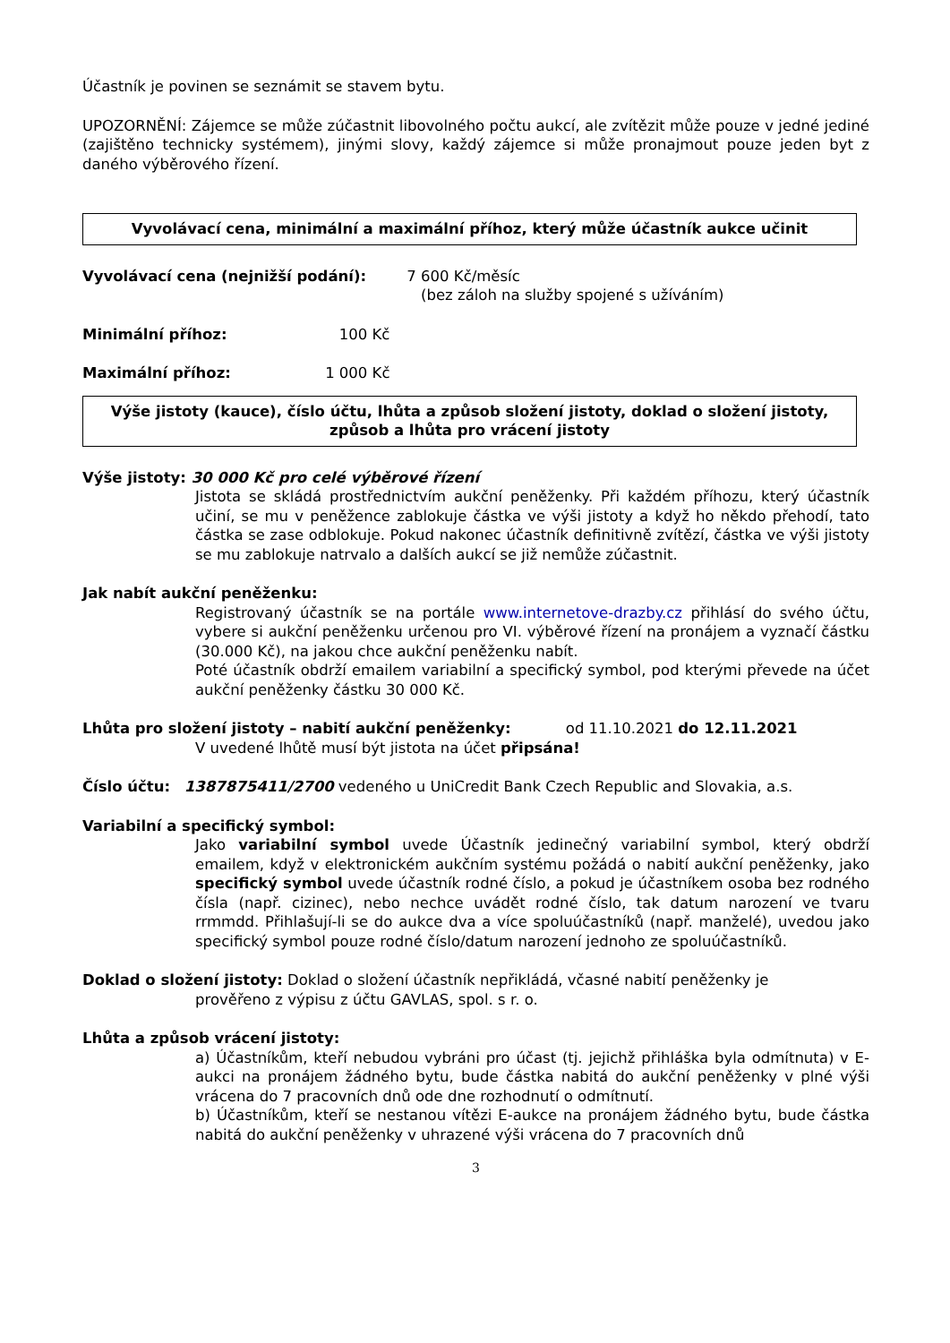Účastník je povinen se seznámit se stavem bytu.
UPOZORNĚNÍ: Zájemce se může zúčastnit libovolného počtu aukcí, ale zvítězit může pouze v jedné jediné (zajištěno technicky systémem), jinými slovy, každý zájemce si může pronajmout pouze jeden byt z daného výběrového řízení.
Vyvolávací cena, minimální a maximální příhoz, který může účastník aukce učinit
Vyvolávací cena (nejnižší podání): 7 600 Kč/měsíc
(bez záloh na služby spojené s užíváním)
Minimální příhoz: 100 Kč
Maximální příhoz: 1 000 Kč
Výše jistoty (kauce), číslo účtu, lhůta a způsob složení jistoty, doklad o složení jistoty, způsob a lhůta pro vrácení jistoty
Výše jistoty: 30 000 Kč pro celé výběrové řízení
Jistota se skládá prostřednictvím aukční peněženky. Při každém příhozu, který účastník učiní, se mu v peněžence zablokuje částka ve výši jistoty a když ho někdo přehodí, tato částka se zase odblokuje. Pokud nakonec účastník definitivně zvítězí, částka ve výši jistoty se mu zablokuje natrvalo a dalších aukcí se již nemůže zúčastnit.
Jak nabít aukční peněženku:
Registrovaný účastník se na portále www.internetove-drazby.cz přihlásí do svého účtu, vybere si aukční peněženku určenou pro VI. výběrové řízení na pronájem a vyznačí částku (30.000 Kč), na jakou chce aukční peněženku nabít.
Poté účastník obdrží emailem variabilní a specifický symbol, pod kterými převede na účet aukční peněženky částku 30 000 Kč.
Lhůta pro složení jistoty – nabití aukční peněženky: od 11.10.2021 do 12.11.2021
V uvedené lhůtě musí být jistota na účet připsána!
Číslo účtu: 1387875411/2700 vedeného u UniCredit Bank Czech Republic and Slovakia, a.s.
Variabilní a specifický symbol:
Jako variabilní symbol uvede Účastník jedinečný variabilní symbol, který obdrží emailem, když v elektronickém aukčním systému požádá o nabití aukční peněženky, jako specifický symbol uvede účastník rodné číslo, a pokud je účastníkem osoba bez rodného čísla (např. cizinec), nebo nechce uvádět rodné číslo, tak datum narození ve tvaru rrmmdd. Přihlašují-li se do aukce dva a více spoluúčastníků (např. manželé), uvedou jako specifický symbol pouze rodné číslo/datum narození jednoho ze spoluúčastníků.
Doklad o složení jistoty: Doklad o složení účastník nepřikládá, včasné nabití peněženky je
prověřeno z výpisu z účtu GAVLAS, spol. s r. o.
Lhůta a způsob vrácení jistoty:
a) Účastníkům, kteří nebudou vybráni pro účast (tj. jejichž přihláška byla odmítnuta) v E-aukci na pronájem žádného bytu, bude částka nabitá do aukční peněženky v plné výši vrácena do 7 pracovních dnů ode dne rozhodnutí o odmítnutí.
b) Účastníkům, kteří se nestanou vítězi E-aukce na pronájem žádného bytu, bude částka nabitá do aukční peněženky v uhrazené výši vrácena do 7 pracovních dnů
3